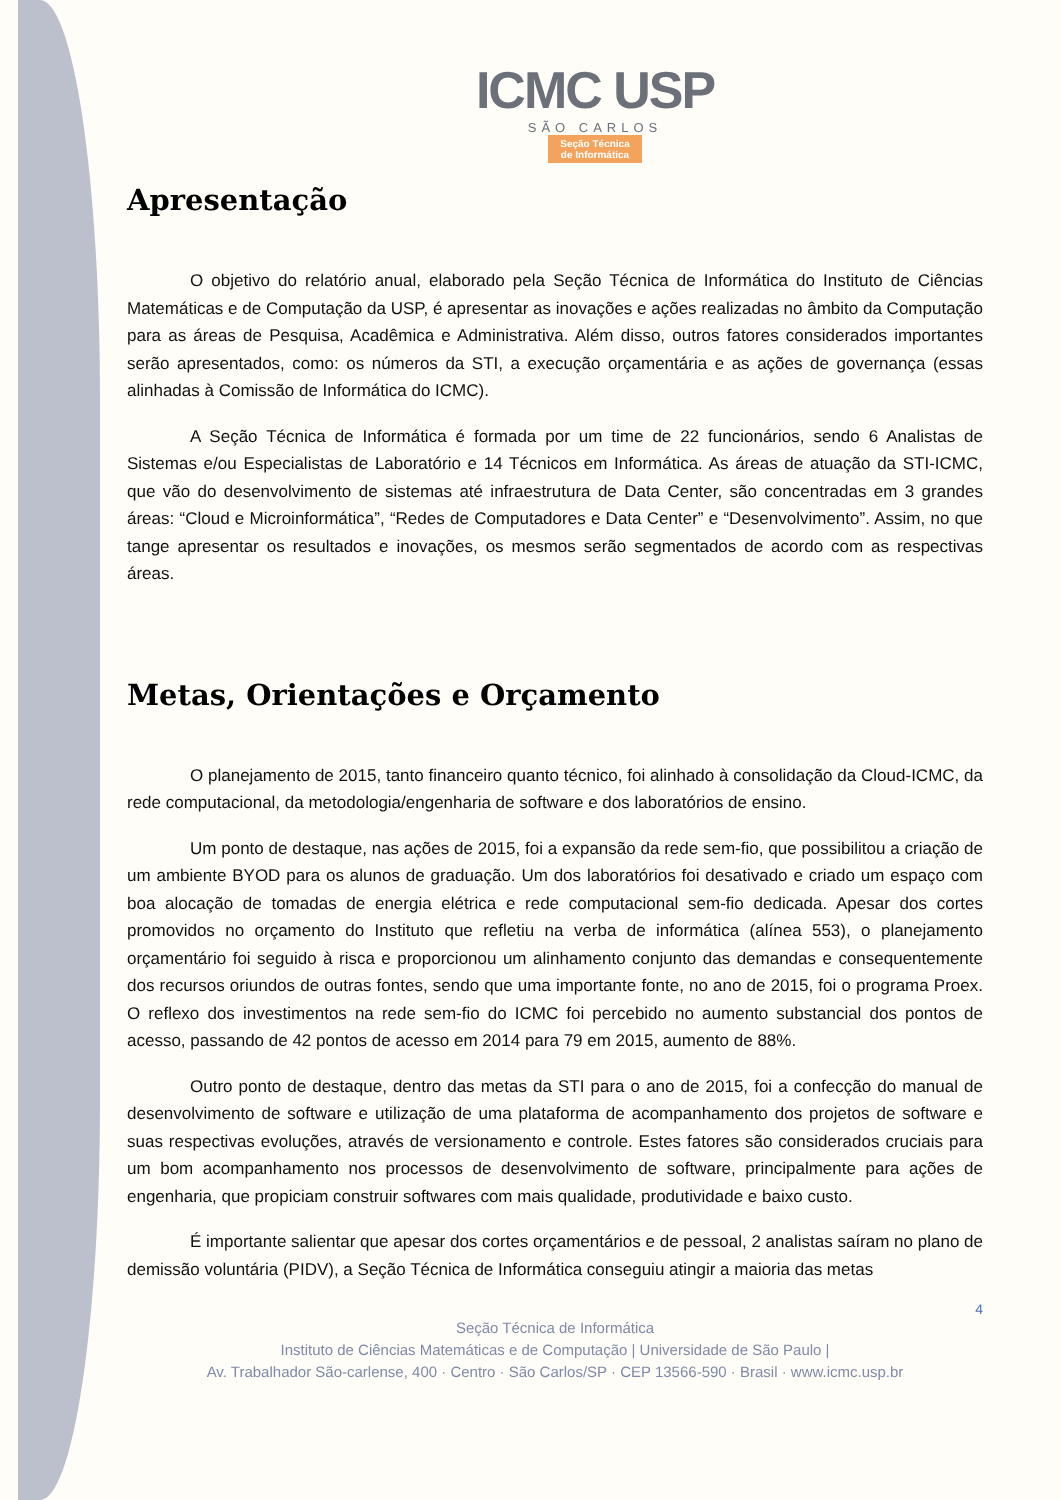ICMC USP
SÃO CARLOS
Seção Técnica
de Informática
Apresentação
O objetivo do relatório anual, elaborado pela Seção Técnica de Informática do Instituto de Ciências Matemáticas e de Computação da USP, é apresentar as inovações e ações realizadas no âmbito da Computação para as áreas de Pesquisa, Acadêmica e Administrativa. Além disso, outros fatores considerados importantes serão apresentados, como: os números da STI, a execução orçamentária e as ações de governança (essas alinhadas à Comissão de Informática do ICMC).
A Seção Técnica de Informática é formada por um time de 22 funcionários, sendo 6 Analistas de Sistemas e/ou Especialistas de Laboratório e 14 Técnicos em Informática. As áreas de atuação da STI-ICMC, que vão do desenvolvimento de sistemas até infraestrutura de Data Center, são concentradas em 3 grandes áreas: “Cloud e Microinformática”, “Redes de Computadores e Data Center” e “Desenvolvimento”. Assim, no que tange apresentar os resultados e inovações, os mesmos serão segmentados de acordo com as respectivas áreas.
Metas, Orientações e Orçamento
O planejamento de 2015, tanto financeiro quanto técnico, foi alinhado à consolidação da Cloud-ICMC, da rede computacional, da metodologia/engenharia de software e dos laboratórios de ensino.
Um ponto de destaque, nas ações de 2015, foi a expansão da rede sem-fio, que possibilitou a criação de um ambiente BYOD para os alunos de graduação. Um dos laboratórios foi desativado e criado um espaço com boa alocação de tomadas de energia elétrica e rede computacional sem-fio dedicada. Apesar dos cortes promovidos no orçamento do Instituto que refletiu na verba de informática (alínea 553), o planejamento orçamentário foi seguido à risca e proporcionou um alinhamento conjunto das demandas e consequentemente dos recursos oriundos de outras fontes, sendo que uma importante fonte, no ano de 2015, foi o programa Proex. O reflexo dos investimentos na rede sem-fio do ICMC foi percebido no aumento substancial dos pontos de acesso, passando de 42 pontos de acesso em 2014 para 79 em 2015, aumento de 88%.
Outro ponto de destaque, dentro das metas da STI para o ano de 2015, foi a confecção do manual de desenvolvimento de software e utilização de uma plataforma de acompanhamento dos projetos de software e suas respectivas evoluções, através de versionamento e controle. Estes fatores são considerados cruciais para um bom acompanhamento nos processos de desenvolvimento de software, principalmente para ações de engenharia, que propiciam construir softwares com mais qualidade, produtividade e baixo custo.
É importante salientar que apesar dos cortes orçamentários e de pessoal, 2 analistas saíram no plano de demissão voluntária (PIDV), a Seção Técnica de Informática conseguiu atingir a maioria das metas
4
Seção Técnica de Informática
Instituto de Ciências Matemáticas e de Computação | Universidade de São Paulo |
Av. Trabalhador São-carlense, 400 · Centro · São Carlos/SP · CEP 13566-590 · Brasil · www.icmc.usp.br